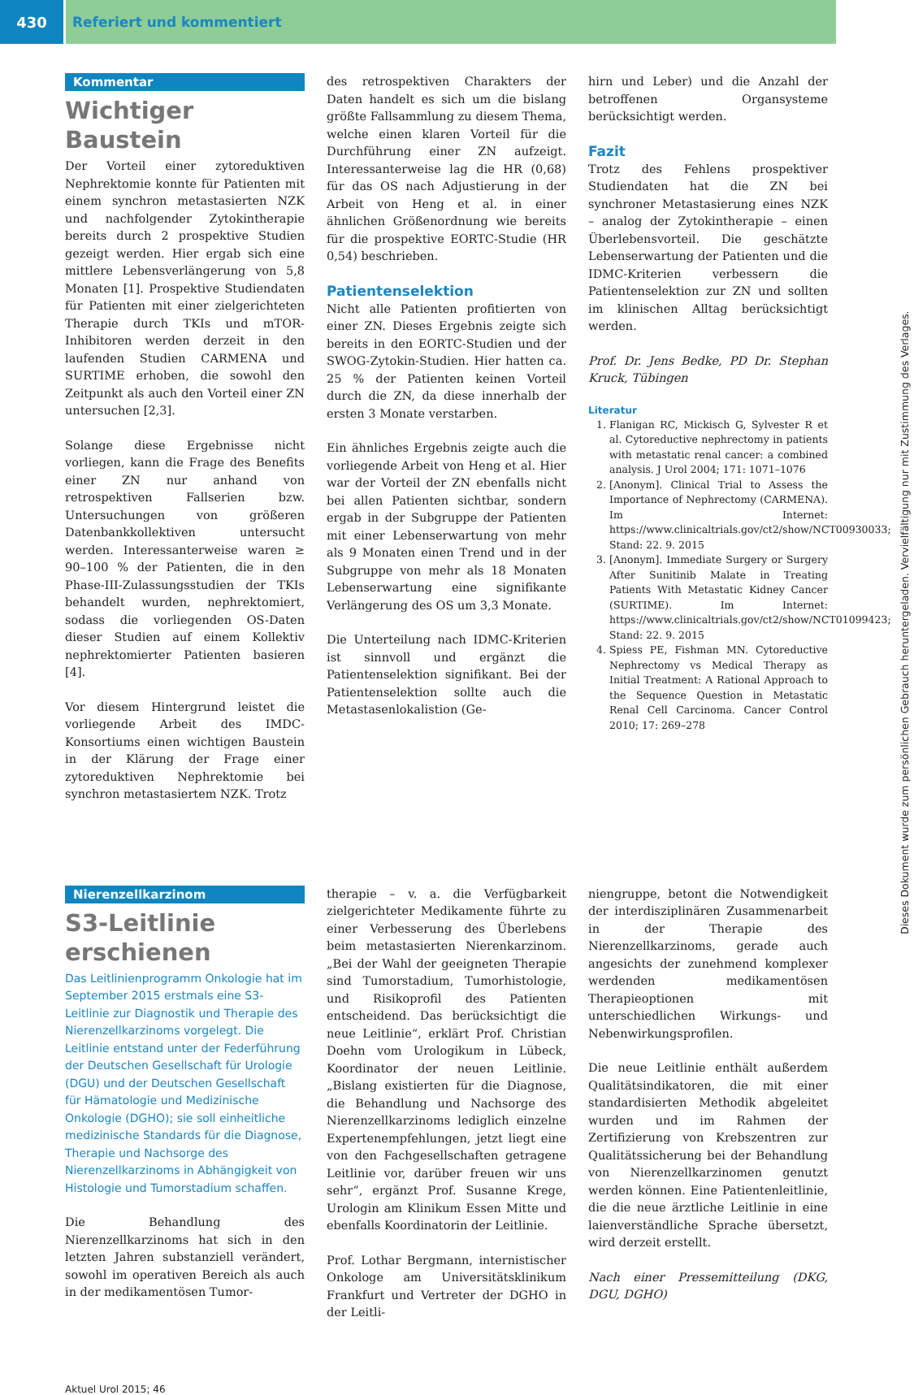430 Referiert und kommentiert
Kommentar
Wichtiger Baustein
Der Vorteil einer zytoreduktiven Nephrektomie konnte für Patienten mit einem synchron metastasierten NZK und nachfolgender Zytokintherapie bereits durch 2 prospektive Studien gezeigt werden. Hier ergab sich eine mittlere Lebensverlängerung von 5,8 Monaten [1]. Prospektive Studiendaten für Patienten mit einer zielgerichteten Therapie durch TKIs und mTOR-Inhibitoren werden derzeit in den laufenden Studien CARMENA und SURTIME erhoben, die sowohl den Zeitpunkt als auch den Vorteil einer ZN untersuchen [2,3].
Solange diese Ergebnisse nicht vorliegen, kann die Frage des Benefits einer ZN nur anhand von retrospektiven Fallserien bzw. Untersuchungen von größeren Datenbankkollektiven untersucht werden. Interessanterweise waren ≥ 90–100 % der Patienten, die in den Phase-III-Zulassungsstudien der TKIs behandelt wurden, nephrektomiert, sodass die vorliegenden OS-Daten dieser Studien auf einem Kollektiv nephrektomierter Patienten basieren [4].
Vor diesem Hintergrund leistet die vorliegende Arbeit des IMDC-Konsortiums einen wichtigen Baustein in der Klärung der Frage einer zytoreduktiven Nephrektomie bei synchron metastasiertem NZK. Trotz
des retrospektiven Charakters der Daten handelt es sich um die bislang größte Fallsammlung zu diesem Thema, welche einen klaren Vorteil für die Durchführung einer ZN aufzeigt. Interessanterweise lag die HR (0,68) für das OS nach Adjustierung in der Arbeit von Heng et al. in einer ähnlichen Größenordnung wie bereits für die prospektive EORTC-Studie (HR 0,54) beschrieben.
Patientenselektion
Nicht alle Patienten profitierten von einer ZN. Dieses Ergebnis zeigte sich bereits in den EORTC-Studien und der SWOG-Zytokin-Studien. Hier hatten ca. 25 % der Patienten keinen Vorteil durch die ZN, da diese innerhalb der ersten 3 Monate verstarben.
Ein ähnliches Ergebnis zeigte auch die vorliegende Arbeit von Heng et al. Hier war der Vorteil der ZN ebenfalls nicht bei allen Patienten sichtbar, sondern ergab in der Subgruppe der Patienten mit einer Lebenserwartung von mehr als 9 Monaten einen Trend und in der Subgruppe von mehr als 18 Monaten Lebenserwartung eine signifikante Verlängerung des OS um 3,3 Monate.
Die Unterteilung nach IDMC-Kriterien ist sinnvoll und ergänzt die Patientenselektion signifikant. Bei der Patientenselektion sollte auch die Metastasenlokalistion (Ge-
hirn und Leber) und die Anzahl der betroffenen Organsysteme berücksichtigt werden.
Fazit
Trotz des Fehlens prospektiver Studiendaten hat die ZN bei synchroner Metastasierung eines NZK – analog der Zytokintherapie – einen Überlebensvorteil. Die geschätzte Lebenserwartung der Patienten und die IDMC-Kriterien verbessern die Patientenselektion zur ZN und sollten im klinischen Alltag berücksichtigt werden.
Prof. Dr. Jens Bedke, PD Dr. Stephan Kruck, Tübingen
Literatur
1. Flanigan RC, Mickisch G, Sylvester R et al. Cytoreductive nephrectomy in patients with metastatic renal cancer: a combined analysis. J Urol 2004; 171: 1071–1076
2. [Anonym]. Clinical Trial to Assess the Importance of Nephrectomy (CARMENA). Im Internet: https://www.clinicaltrials.gov/ct2/show/NCT00930033; Stand: 22. 9. 2015
3. [Anonym]. Immediate Surgery or Surgery After Sunitinib Malate in Treating Patients With Metastatic Kidney Cancer (SURTIME). Im Internet: https://www.clinicaltrials.gov/ct2/show/NCT01099423; Stand: 22. 9. 2015
4. Spiess PE, Fishman MN. Cytoreductive Nephrectomy vs Medical Therapy as Initial Treatment: A Rational Approach to the Sequence Question in Metastatic Renal Cell Carcinoma. Cancer Control 2010; 17: 269–278
Nierenzellkarzinom
S3-Leitlinie erschienen
Das Leitlinienprogramm Onkologie hat im September 2015 erstmals eine S3-Leitlinie zur Diagnostik und Therapie des Nierenzellkarzinoms vorgelegt. Die Leitlinie entstand unter der Federführung der Deutschen Gesellschaft für Urologie (DGU) und der Deutschen Gesellschaft für Hämatologie und Medizinische Onkologie (DGHO); sie soll einheitliche medizinische Standards für die Diagnose, Therapie und Nachsorge des Nierenzellkarzinoms in Abhängigkeit von Histologie und Tumorstadium schaffen.
Die Behandlung des Nierenzellkarzinoms hat sich in den letzten Jahren substanziell verändert, sowohl im operativen Bereich als auch in der medikamentösen Tumor-
therapie – v. a. die Verfügbarkeit zielgerichteter Medikamente führte zu einer Verbesserung des Überlebens beim metastasierten Nierenkarzinom. „Bei der Wahl der geeigneten Therapie sind Tumorstadium, Tumorhistologie, und Risikoprofil des Patienten entscheidend. Das berücksichtigt die neue Leitlinie“, erklärt Prof. Christian Doehn vom Urologikum in Lübeck, Koordinator der neuen Leitlinie. „Bislang existierten für die Diagnose, die Behandlung und Nachsorge des Nierenzellkarzinoms lediglich einzelne Expertenempfehlungen, jetzt liegt eine von den Fachgesellschaften getragene Leitlinie vor, darüber freuen wir uns sehr“, ergänzt Prof. Susanne Krege, Urologin am Klinikum Essen Mitte und ebenfalls Koordinatorin der Leitlinie.
Prof. Lothar Bergmann, internistischer Onkologe am Universitätsklinikum Frankfurt und Vertreter der DGHO in der Leitli-
niengruppe, betont die Notwendigkeit der interdisziplinären Zusammenarbeit in der Therapie des Nierenzellkarzinoms, gerade auch angesichts der zunehmend komplexer werdenden medikamentösen Therapieoptionen mit unterschiedlichen Wirkungs- und Nebenwirkungsprofilen.
Die neue Leitlinie enthält außerdem Qualitätsindikatoren, die mit einer standardisierten Methodik abgeleitet wurden und im Rahmen der Zertifizierung von Krebszentren zur Qualitätssicherung bei der Behandlung von Nierenzellkarzinomen genutzt werden können. Eine Patientenleitlinie, die die neue ärztliche Leitlinie in eine laienverständliche Sprache übersetzt, wird derzeit erstellt.
Nach einer Pressemitteilung (DKG, DGU, DGHO)
Aktuel Urol 2015; 46
Dieses Dokument wurde zum persönlichen Gebrauch heruntergeladen. Vervielfältigung nur mit Zustimmung des Verlages.